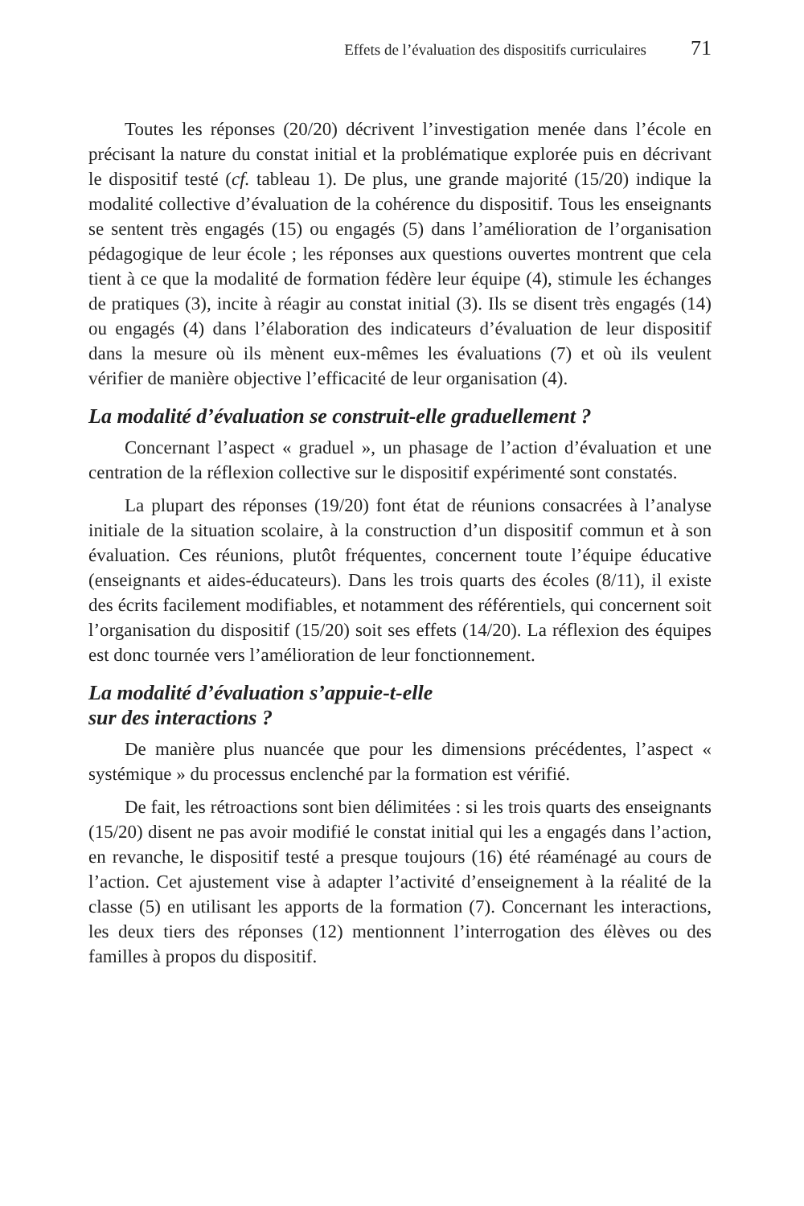Effets de l’évaluation des dispositifs curriculaires 71
Toutes les réponses (20/20) décrivent l’investigation menée dans l’école en précisant la nature du constat initial et la problématique explorée puis en décrivant le dispositif testé (cf. tableau 1). De plus, une grande majorité (15/20) indique la modalité collective d’évaluation de la cohérence du dispositif. Tous les enseignants se sentent très engagés (15) ou engagés (5) dans l’amélioration de l’organisation pédagogique de leur école ; les réponses aux questions ouvertes montrent que cela tient à ce que la modalité de formation fédère leur équipe (4), stimule les échanges de pratiques (3), incite à réagir au constat initial (3). Ils se disent très engagés (14) ou engagés (4) dans l’élaboration des indicateurs d’évaluation de leur dispositif dans la mesure où ils mènent eux-mêmes les évaluations (7) et où ils veulent vérifier de manière objective l’efficacité de leur organisation (4).
La modalité d’évaluation se construit-elle graduellement ?
Concernant l’aspect « graduel », un phasage de l’action d’évaluation et une centration de la réflexion collective sur le dispositif expérimenté sont constatés.
La plupart des réponses (19/20) font état de réunions consacrées à l’analyse initiale de la situation scolaire, à la construction d’un dispositif commun et à son évaluation. Ces réunions, plutôt fréquentes, concernent toute l’équipe éducative (enseignants et aides-éducateurs). Dans les trois quarts des écoles (8/11), il existe des écrits facilement modifiables, et notamment des référentiels, qui concernent soit l’organisation du dispositif (15/20) soit ses effets (14/20). La réflexion des équipes est donc tournée vers l’amélioration de leur fonctionnement.
La modalité d’évaluation s’appuie-t-elle
sur des interactions ?
De manière plus nuancée que pour les dimensions précédentes, l’aspect « systémique » du processus enclenché par la formation est vérifié.
De fait, les rétroactions sont bien délimitées : si les trois quarts des enseignants (15/20) disent ne pas avoir modifié le constat initial qui les a engagés dans l’action, en revanche, le dispositif testé a presque toujours (16) été réaménagé au cours de l’action. Cet ajustement vise à adapter l’activité d’enseignement à la réalité de la classe (5) en utilisant les apports de la formation (7). Concernant les interactions, les deux tiers des réponses (12) mentionnent l’interrogation des élèves ou des familles à propos du dispositif.